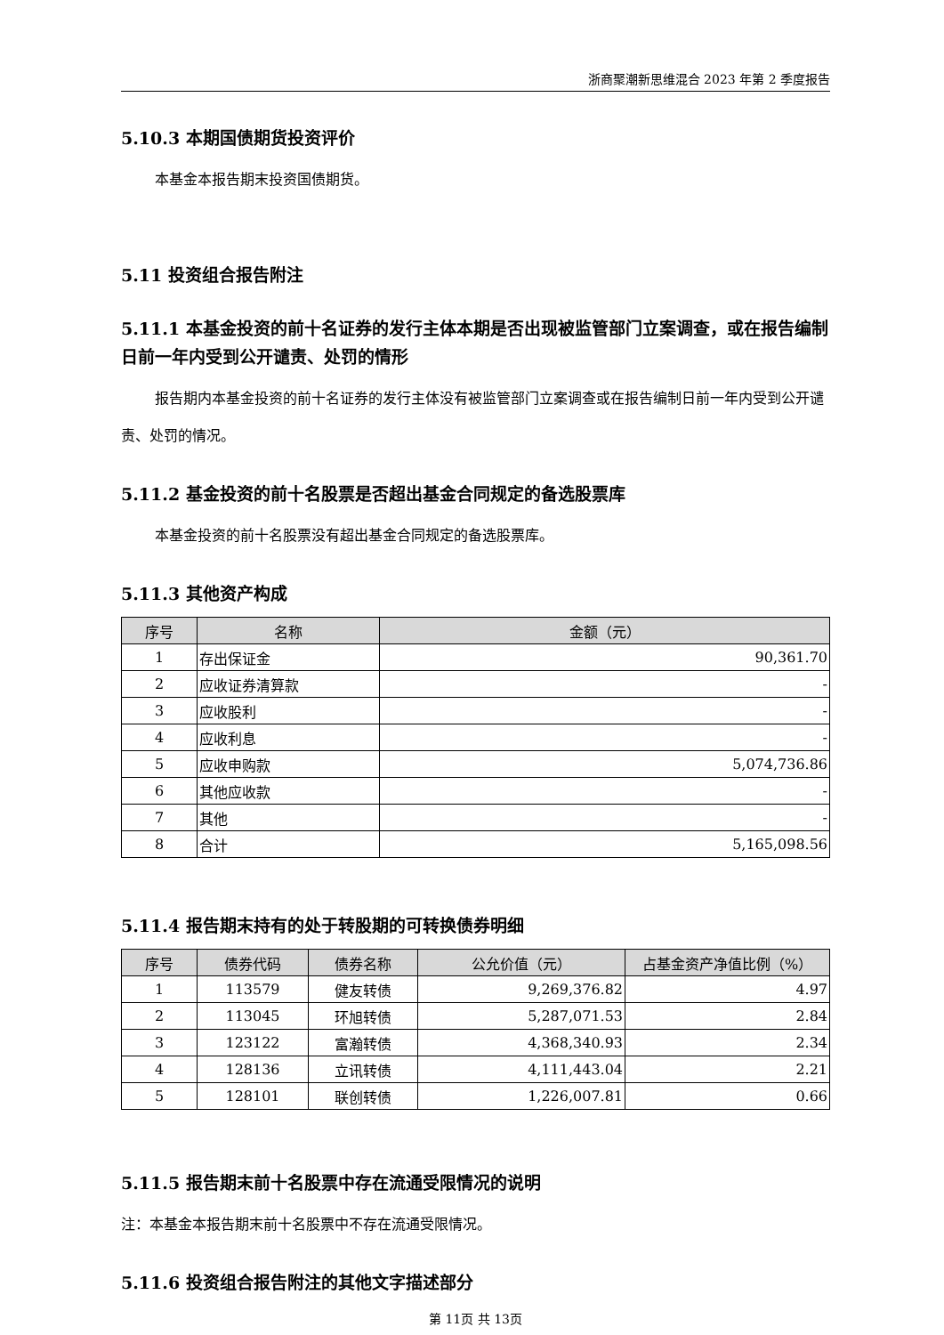浙商聚潮新思维混合 2023 年第 2 季度报告
5.10.3 本期国债期货投资评价
本基金本报告期末投资国债期货。
5.11 投资组合报告附注
5.11.1 本基金投资的前十名证券的发行主体本期是否出现被监管部门立案调查，或在报告编制日前一年内受到公开谴责、处罚的情形
报告期内本基金投资的前十名证券的发行主体没有被监管部门立案调查或在报告编制日前一年内受到公开谴责、处罚的情况。
5.11.2 基金投资的前十名股票是否超出基金合同规定的备选股票库
本基金投资的前十名股票没有超出基金合同规定的备选股票库。
5.11.3 其他资产构成
| 序号 | 名称 | 金额（元） |
| --- | --- | --- |
| 1 | 存出保证金 | 90,361.70 |
| 2 | 应收证券清算款 | - |
| 3 | 应收股利 | - |
| 4 | 应收利息 | - |
| 5 | 应收申购款 | 5,074,736.86 |
| 6 | 其他应收款 | - |
| 7 | 其他 | - |
| 8 | 合计 | 5,165,098.56 |
5.11.4 报告期末持有的处于转股期的可转换债券明细
| 序号 | 债券代码 | 债券名称 | 公允价值（元） | 占基金资产净值比例（%） |
| --- | --- | --- | --- | --- |
| 1 | 113579 | 健友转债 | 9,269,376.82 | 4.97 |
| 2 | 113045 | 环旭转债 | 5,287,071.53 | 2.84 |
| 3 | 123122 | 富瀚转债 | 4,368,340.93 | 2.34 |
| 4 | 128136 | 立讯转债 | 4,111,443.04 | 2.21 |
| 5 | 128101 | 联创转债 | 1,226,007.81 | 0.66 |
5.11.5 报告期末前十名股票中存在流通受限情况的说明
注：本基金本报告期末前十名股票中不存在流通受限情况。
5.11.6 投资组合报告附注的其他文字描述部分
第 11页 共 13页